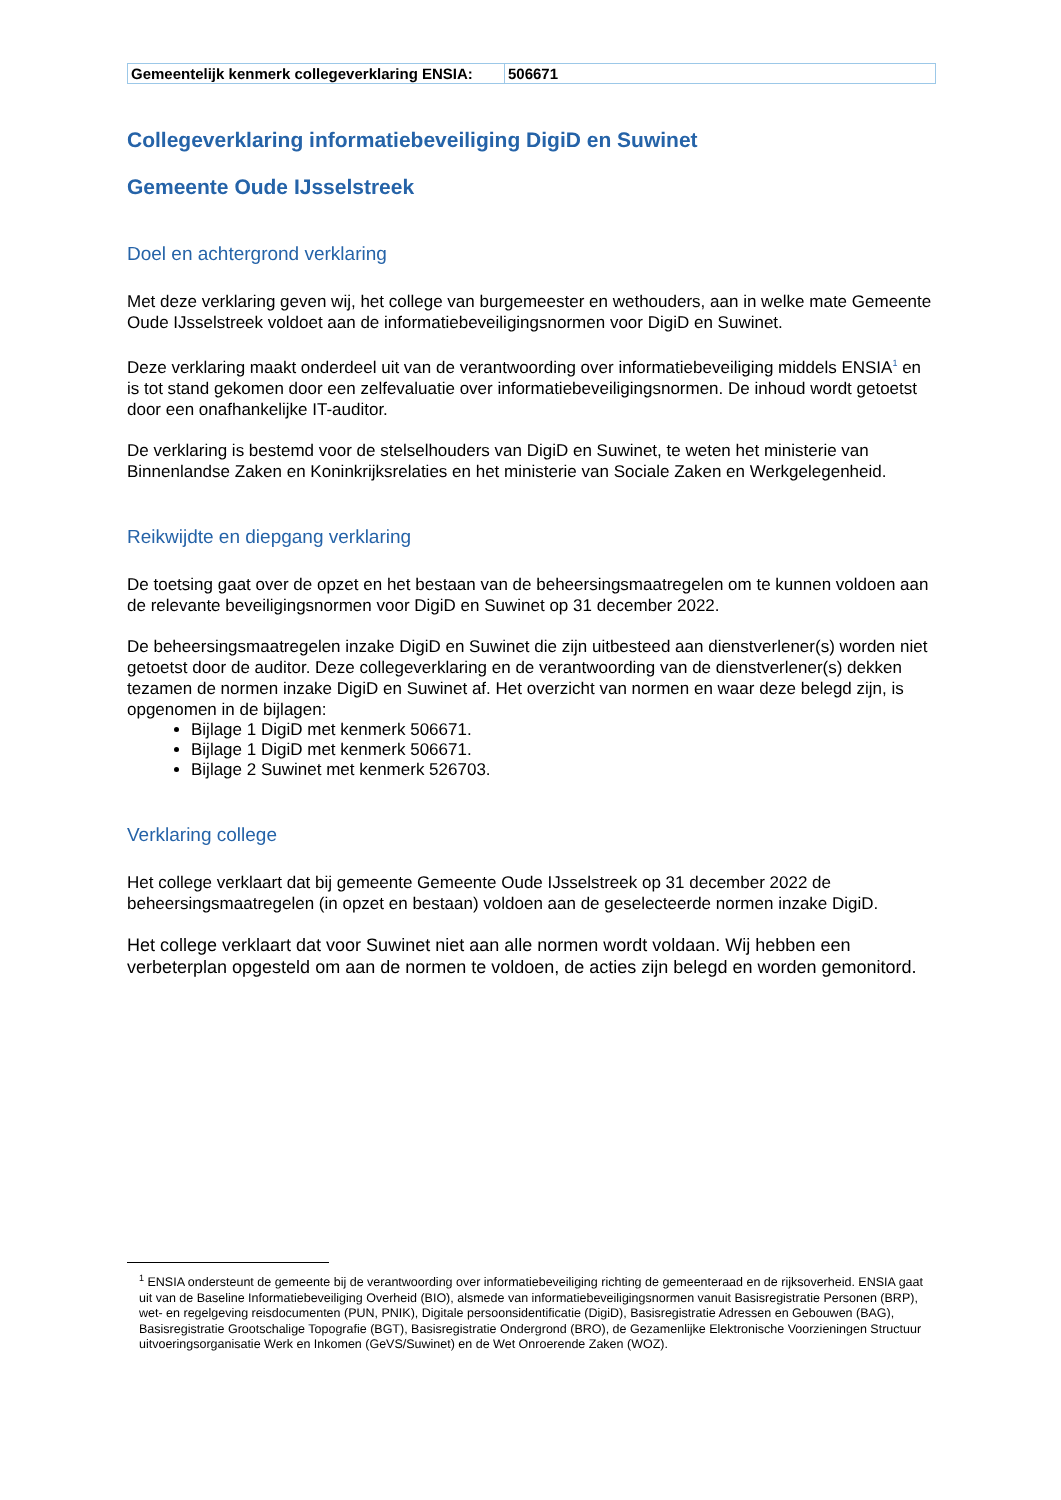| Gemeentelijk kenmerk collegeverklaring ENSIA: | 506671 |
Collegeverklaring informatiebeveiliging DigiD en Suwinet
Gemeente Oude IJsselstreek
Doel en achtergrond verklaring
Met deze verklaring geven wij, het college van burgemeester en wethouders, aan in welke mate Gemeente Oude IJsselstreek voldoet aan de informatiebeveiligingsnormen voor DigiD en Suwinet.
Deze verklaring maakt onderdeel uit van de verantwoording over informatiebeveiliging middels ENSIA<sup>1</sup> en is tot stand gekomen door een zelfevaluatie over informatiebeveiligingsnormen. De inhoud wordt getoetst door een onafhankelijke IT-auditor.
De verklaring is bestemd voor de stelselhouders van DigiD en Suwinet, te weten het ministerie van Binnenlandse Zaken en Koninkrijksrelaties en het ministerie van Sociale Zaken en Werkgelegenheid.
Reikwijdte en diepgang verklaring
De toetsing gaat over de opzet en het bestaan van de beheersingsmaatregelen om te kunnen voldoen aan de relevante beveiligingsnormen voor DigiD en Suwinet op 31 december 2022.
De beheersingsmaatregelen inzake DigiD en Suwinet die zijn uitbesteed aan dienstverlener(s) worden niet getoetst door de auditor. Deze collegeverklaring en de verantwoording van de dienstverlener(s) dekken tezamen de normen inzake DigiD en Suwinet af. Het overzicht van normen en waar deze belegd zijn, is opgenomen in de bijlagen:
Bijlage 1 DigiD met kenmerk 506671.
Bijlage 1 DigiD met kenmerk 506671.
Bijlage 2 Suwinet met kenmerk 526703.
Verklaring college
Het college verklaart dat bij gemeente Gemeente Oude IJsselstreek op 31 december 2022 de beheersingsmaatregelen (in opzet en bestaan) voldoen aan de geselecteerde normen inzake DigiD.
Het college verklaart dat voor Suwinet niet aan alle normen wordt voldaan. Wij hebben een verbeterplan opgesteld om aan de normen te voldoen, de acties zijn belegd en worden gemonitord.
<sup>1</sup> ENSIA ondersteunt de gemeente bij de verantwoording over informatiebeveiliging richting de gemeenteraad en de rijksoverheid. ENSIA gaat uit van de Baseline Informatiebeveiliging Overheid (BIO), alsmede van informatiebeveiligingsnormen vanuit Basisregistratie Personen (BRP), wet- en regelgeving reisdocumenten (PUN, PNIK), Digitale persoonsidentificatie (DigiD), Basisregistratie Adressen en Gebouwen (BAG), Basisregistratie Grootschalige Topografie (BGT), Basisregistratie Ondergrond (BRO), de Gezamenlijke Elektronische Voorzieningen Structuur uitvoeringsorganisatie Werk en Inkomen (GeVS/Suwinet) en de Wet Onroerende Zaken (WOZ).